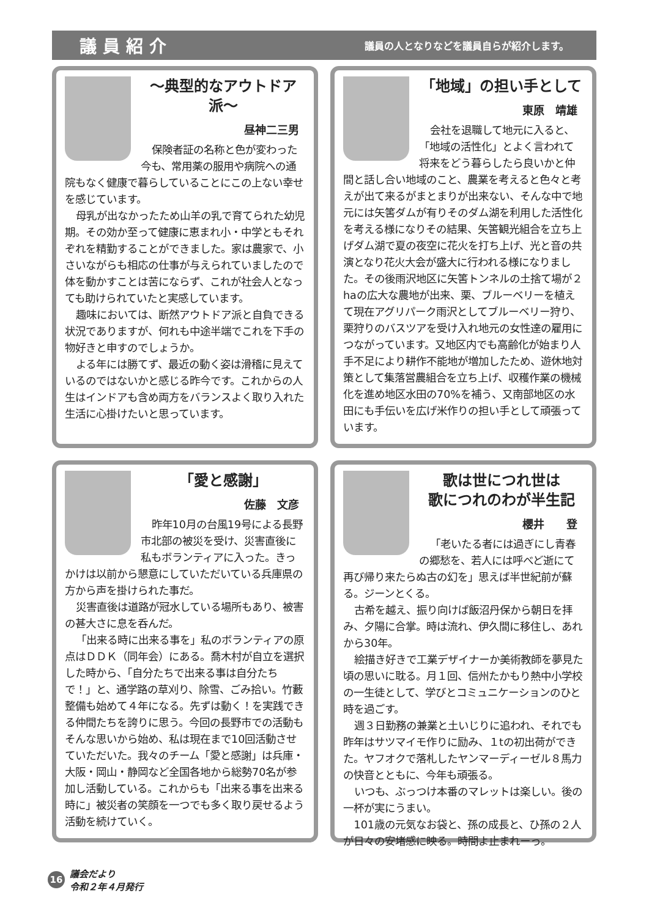議員紹介
議員の人となりなどを議員自らが紹介します。
〜典型的なアウトドア派〜
昼神二三男
保険者証の名称と色が変わった今も、常用薬の服用や病院への通院もなく健康で暮らしていることにこの上ない幸せを感じています。
母乳が出なかったため山羊の乳で育てられた幼児期。その効か至って健康に恵まれ小・中学ともそれぞれを精勤することができました。家は農家で、小さいながらも相応の仕事が与えられていましたので体を動かすことは苦にならず、これが社会人となっても助けられていたと実感しています。
趣味においては、断然アウトドア派と自負できる状況でありますが、何れも中途半端でこれを下手の物好きと申すのでしょうか。
よる年には勝てず、最近の動く姿は滑稽に見えているのではないかと感じる昨今です。これからの人生はインドアも含め両方をバランスよく取り入れた生活に心掛けたいと思っています。
「地域」の担い手として
東原　靖雄
会社を退職して地元に入ると、「地域の活性化」とよく言われて将来をどう暮らしたら良いかと仲間と話し合い地域のこと、農業を考えると色々と考えが出て来るがまとまりが出来ない、そんな中で地元には矢筈ダムが有りそのダム湖を利用した活性化を考える様になりその結果、矢筈観光組合を立ち上げダム湖で夏の夜空に花火を打ち上げ、光と音の共演となり花火大会が盛大に行われる様になりました。その後雨沢地区に矢筈トンネルの土捨て場が２haの広大な農地が出来、栗、ブルーベリーを植えて現在アグリパーク雨沢としてブルーベリー狩り、栗狩りのバスツアを受け入れ地元の女性達の雇用につながっています。又地区内でも高齢化が始まり人手不足により耕作不能地が増加したため、遊休地対策として集落営農組合を立ち上げ、収穫作業の機械化を進め地区水田の70%を補う、又南部地区の水田にも手伝いを広げ米作りの担い手として頑張っています。
「愛と感謝」
佐藤　文彦
昨年10月の台風19号による長野市北部の被災を受け、災害直後に私もボランティアに入った。きっかけは以前から懇意にしていただいている兵庫県の方から声を掛けられた事だ。
災害直後は道路が冠水している場所もあり、被害の甚大さに息を呑んだ。
「出来る時に出来る事を」私のボランティアの原点はＤＤＫ（同年会）にある。喬木村が自立を選択した時から、「自分たちで出来る事は自分たちで！」と、通学路の草刈り、除雪、ごみ拾い。竹藪整備も始めて４年になる。先ずは動く！を実践できる仲間たちを誇りに思う。今回の長野市での活動もそんな思いから始め、私は現在まで10回活動させていただいた。我々のチーム「愛と感謝」は兵庫・大阪・岡山・静岡など全国各地から総勢70名が参加し活動している。これからも「出来る事を出来る時に」被災者の笑顔を一つでも多く取り戻せるよう活動を続けていく。
歌は世につれ世は
歌につれのわが半生記
櫻井　　登
「老いたる者には過ぎにし青春の郷愁を、若人には呼べど逝にて再び帰り来たらぬ古の幻を」思えば半世紀前が蘇る。ジーンとくる。
古希を越え、振り向けば飯沼丹保から朝日を拝み、夕陽に合掌。時は流れ、伊久間に移住し、あれから30年。
絵描き好きで工業デザイナーか美術教師を夢見た頃の思いに耽る。月１回、信州たかもり熱中小学校の一生徒として、学びとコミュニケーションのひと時を過ごす。
週３日勤務の兼業と土いじりに追われ、それでも昨年はサツマイモ作りに励み、１tの初出荷ができた。ヤフオクで落札したヤンマーディーゼル８馬力の快音とともに、今年も頑張る。
いつも、ぶっつけ本番のマレットは楽しい。後の一杯が実にうまい。
101歳の元気なお袋と、孫の成長と、ひ孫の２人が日々の安堵感に映る。時間よ止まれーっ。
16
議会だより
令和２年４月発行